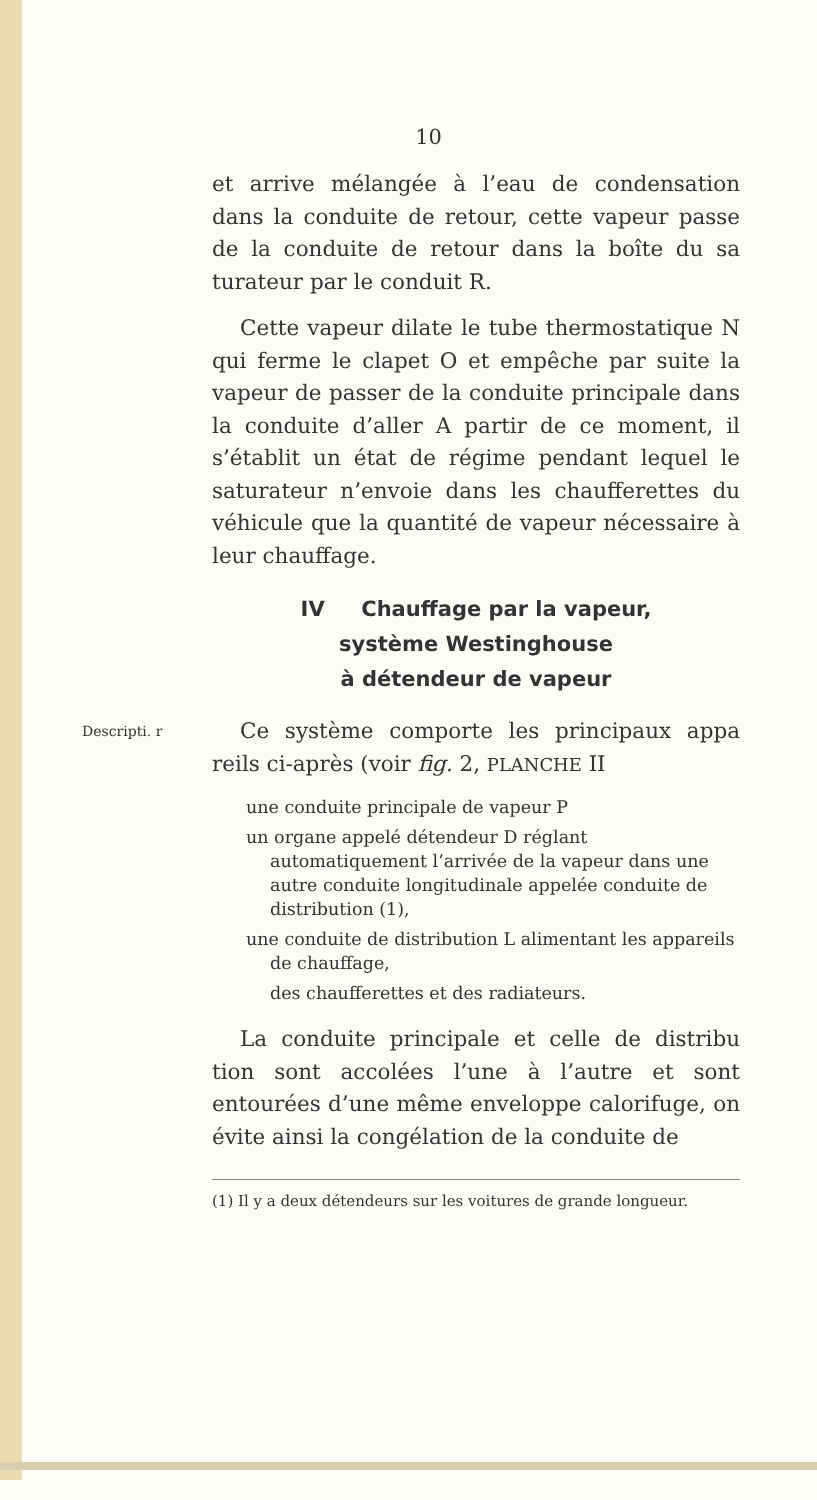10
et arrive mélangée à l’eau de condensation dans la conduite de retour, cette vapeur passe de la conduite de retour dans la boîte du sa turateur par le conduit R.
Cette vapeur dilate le tube thermostatique N qui ferme le clapet O et empêche par suite la vapeur de passer de la conduite principale dans la conduite d’aller A partir de ce moment, il s’établit un état de régime pendant lequel le saturateur n’envoie dans les chaufferettes du véhicule que la quantité de vapeur nécessaire à leur chauffage.
IV Chauffage par la vapeur,
système Westinghouse
à détendeur de vapeur
Descripti. r
Ce système comporte les principaux appa reils ci-après (voir fig. 2, PLANCHE II
une conduite principale de vapeur P
un organe appelé détendeur D réglant automatiquement l’arrivée de la vapeur dans une autre conduite longitudinale appelée conduite de distribution (1),
une conduite de distribution L alimentant les appareils de chauffage,
des chaufferettes et des radiateurs.
La conduite principale et celle de distribu tion sont accolées l’une à l’autre et sont entourées d’une même enveloppe calorifuge, on évite ainsi la congélation de la conduite de
(1) Il y a deux détendeurs sur les voitures de grande longueur.